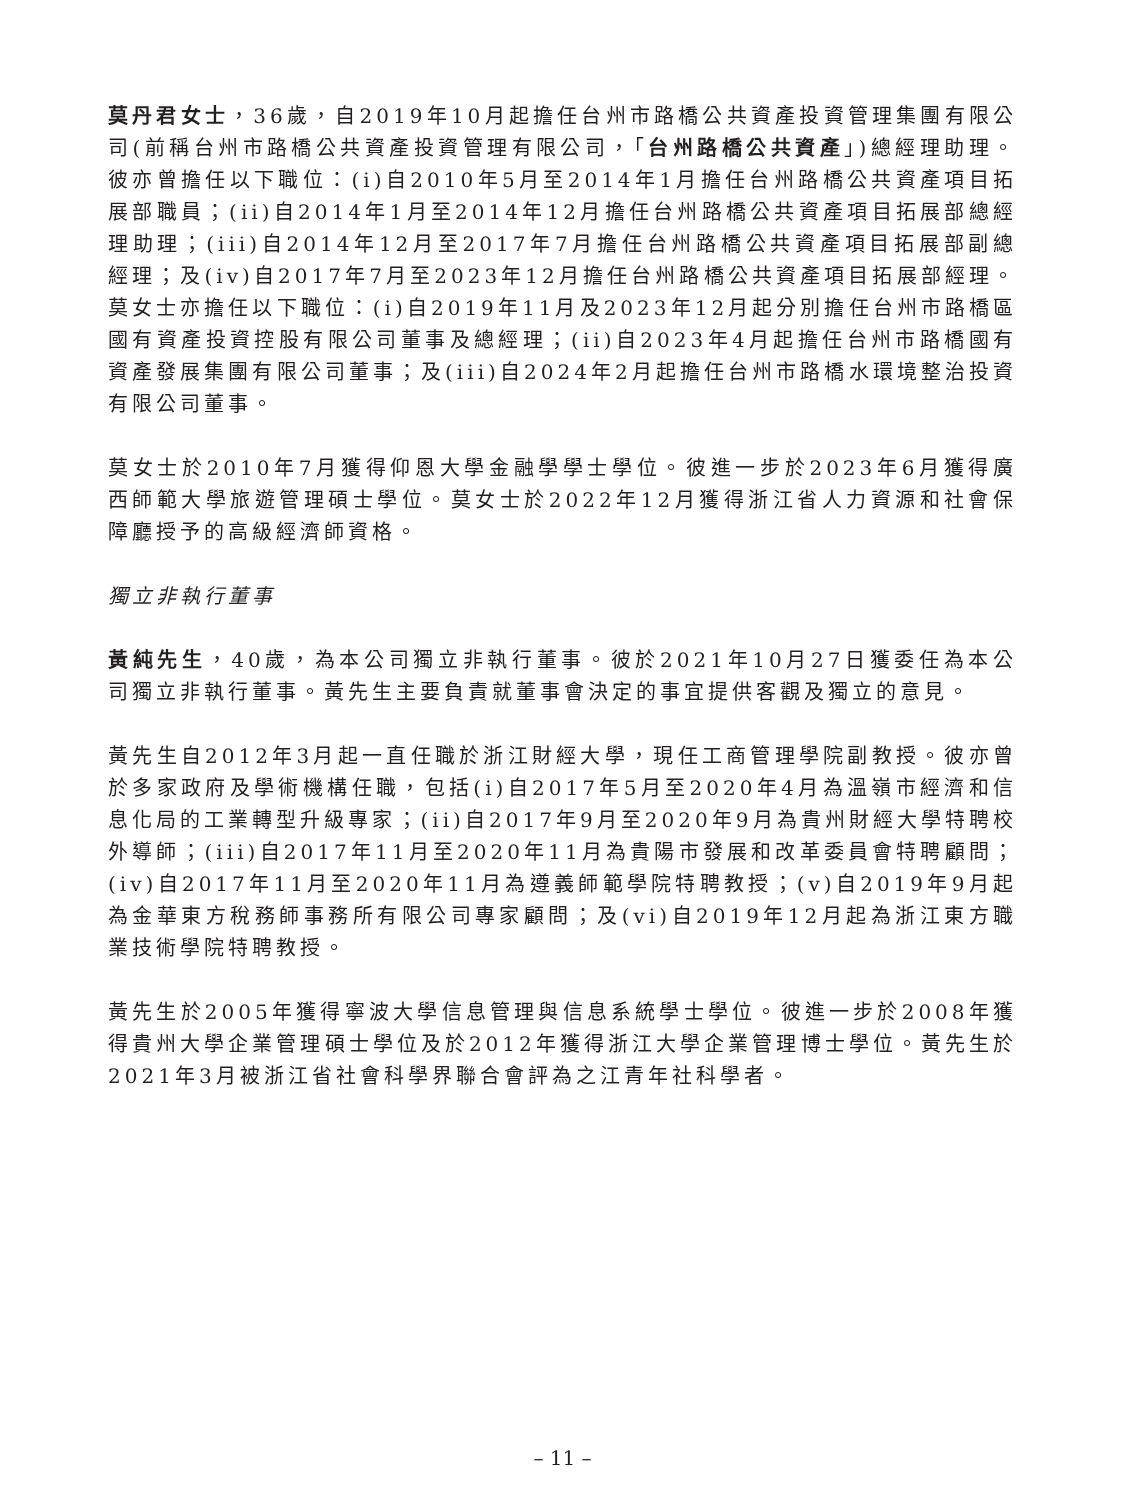莫丹君女士，36歲，自2019年10月起擔任台州市路橋公共資產投資管理集團有限公司(前稱台州市路橋公共資產投資管理有限公司，「台州路橋公共資產」)總經理助理。彼亦曾擔任以下職位：(i)自2010年5月至2014年1月擔任台州路橋公共資產項目拓展部職員；(ii)自2014年1月至2014年12月擔任台州路橋公共資產項目拓展部總經理助理；(iii)自2014年12月至2017年7月擔任台州路橋公共資產項目拓展部副總經理；及(iv)自2017年7月至2023年12月擔任台州路橋公共資產項目拓展部經理。莫女士亦擔任以下職位：(i)自2019年11月及2023年12月起分別擔任台州市路橋區國有資產投資控股有限公司董事及總經理；(ii)自2023年4月起擔任台州市路橋國有資產發展集團有限公司董事；及(iii)自2024年2月起擔任台州市路橋水環境整治投資有限公司董事。
莫女士於2010年7月獲得仰恩大學金融學學士學位。彼進一步於2023年6月獲得廣西師範大學旅遊管理碩士學位。莫女士於2022年12月獲得浙江省人力資源和社會保障廳授予的高級經濟師資格。
獨立非執行董事
黃純先生，40歲，為本公司獨立非執行董事。彼於2021年10月27日獲委任為本公司獨立非執行董事。黃先生主要負責就董事會決定的事宜提供客觀及獨立的意見。
黃先生自2012年3月起一直任職於浙江財經大學，現任工商管理學院副教授。彼亦曾於多家政府及學術機構任職，包括(i)自2017年5月至2020年4月為溫嶺市經濟和信息化局的工業轉型升級專家；(ii)自2017年9月至2020年9月為貴州財經大學特聘校外導師；(iii)自2017年11月至2020年11月為貴陽市發展和改革委員會特聘顧問；(iv)自2017年11月至2020年11月為遵義師範學院特聘教授；(v)自2019年9月起為金華東方稅務師事務所有限公司專家顧問；及(vi)自2019年12月起為浙江東方職業技術學院特聘教授。
黃先生於2005年獲得寧波大學信息管理與信息系統學士學位。彼進一步於2008年獲得貴州大學企業管理碩士學位及於2012年獲得浙江大學企業管理博士學位。黃先生於2021年3月被浙江省社會科學界聯合會評為之江青年社科學者。
– 11 –